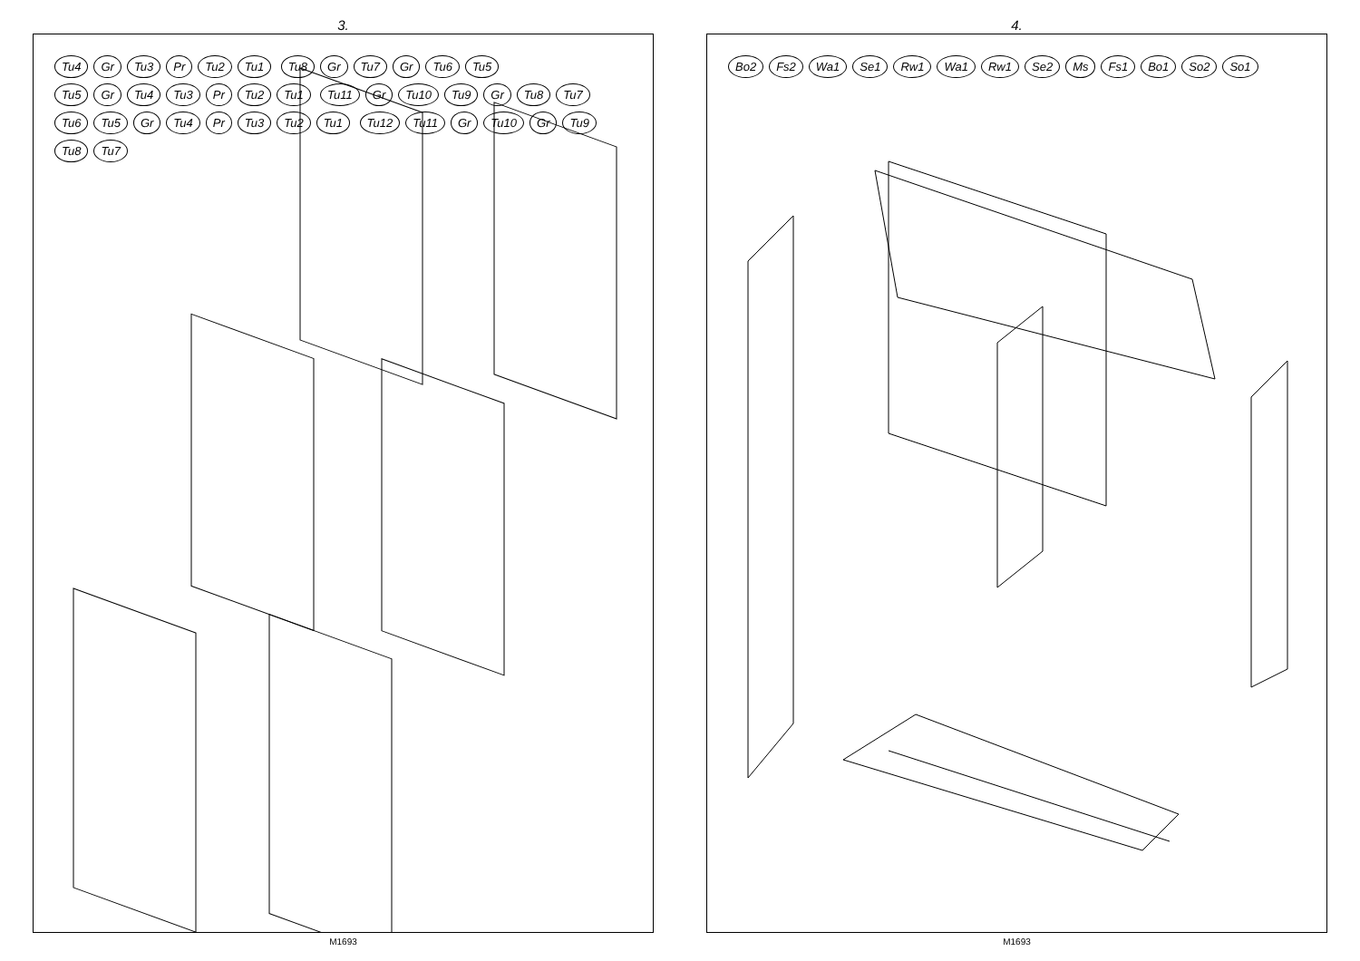3.
Tu4 Gr Tu3 Pr Tu2 Tu1 Tu8 Gr Tu7 Gr Tu6 Tu5
Tu5 Gr Tu4 Tu3 Pr Tu2 Tu1 Tu11 Gr Tu10 Tu9 Gr Tu8 Tu7
Tu6 Tu5 Gr Tu4 Pr Tu3 Tu2 Tu1 Tu12 Tu11 Gr Tu10 Gr Tu9 Tu8 Tu7
M1693
4.
Bo2 Fs2 Wa1 Se1 Rw1 Wa1 Rw1 Se2 Ms Fs1 Bo1 So2 So1
M1693